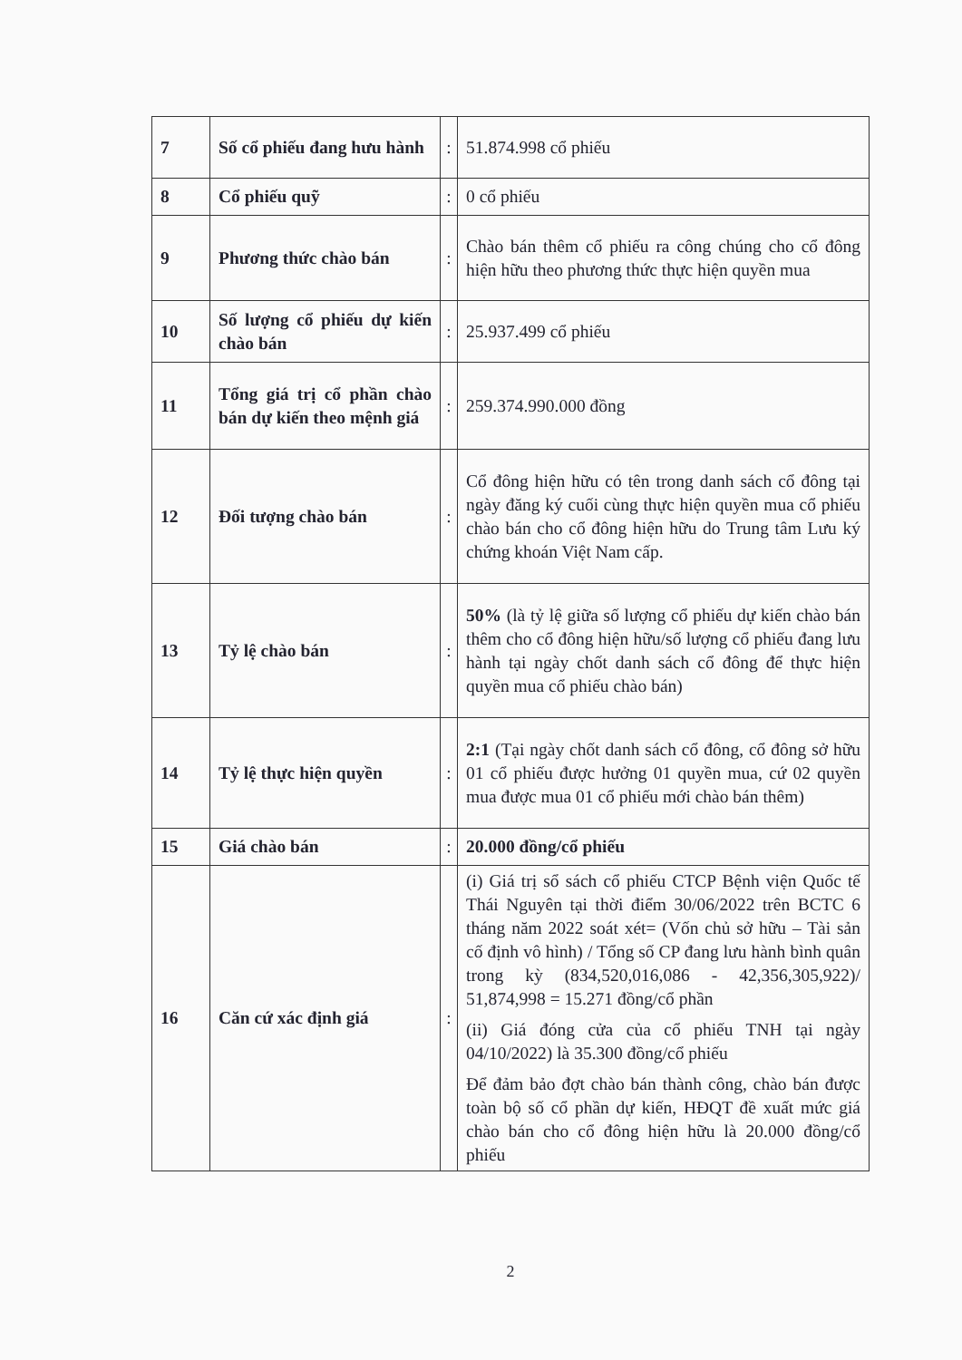| 7 | Số cổ phiếu đang hưu hành | : | 51.874.998 cổ phiếu |
| 8 | Cổ phiếu quỹ | : | 0 cổ phiếu |
| 9 | Phương thức chào bán | : | Chào bán thêm cổ phiếu ra công chúng cho cổ đông hiện hữu theo phương thức thực hiện quyền mua |
| 10 | Số lượng cổ phiếu dự kiến chào bán | : | 25.937.499 cổ phiếu |
| 11 | Tổng giá trị cổ phần chào bán dự kiến theo mệnh giá | : | 259.374.990.000 đồng |
| 12 | Đối tượng chào bán | : | Cổ đông hiện hữu có tên trong danh sách cổ đông tại ngày đăng ký cuối cùng thực hiện quyền mua cổ phiếu chào bán cho cổ đông hiện hữu do Trung tâm Lưu ký chứng khoán Việt Nam cấp. |
| 13 | Tỷ lệ chào bán | : | 50% (là tỷ lệ giữa số lượng cổ phiếu dự kiến chào bán thêm cho cổ đông hiện hữu/số lượng cổ phiếu đang lưu hành tại ngày chốt danh sách cổ đông để thực hiện quyền mua cổ phiếu chào bán) |
| 14 | Tỷ lệ thực hiện quyền | : | 2:1 (Tại ngày chốt danh sách cổ đông, cổ đông sở hữu 01 cổ phiếu được hưởng 01 quyền mua, cứ 02 quyền mua được mua 01 cổ phiếu mới chào bán thêm) |
| 15 | Giá chào bán | : | 20.000 đồng/cổ phiếu |
| 16 | Căn cứ xác định giá | : | (i) Giá trị sổ sách cổ phiếu CTCP Bệnh viện Quốc tế Thái Nguyên tại thời điểm 30/06/2022 trên BCTC 6 tháng năm 2022 soát xét= (Vốn chủ sở hữu – Tài sản cố định vô hình) / Tổng số CP đang lưu hành bình quân trong kỳ (834,520,016,086 - 42,356,305,922)/ 51,874,998 = 15.271 đồng/cổ phần (ii) Giá đóng cửa của cổ phiếu TNH tại ngày 04/10/2022) là 35.300 đồng/cổ phiếu Để đảm bảo đợt chào bán thành công, chào bán được toàn bộ số cổ phần dự kiến, HĐQT đề xuất mức giá chào bán cho cổ đông hiện hữu là 20.000 đồng/cổ phiếu |
2